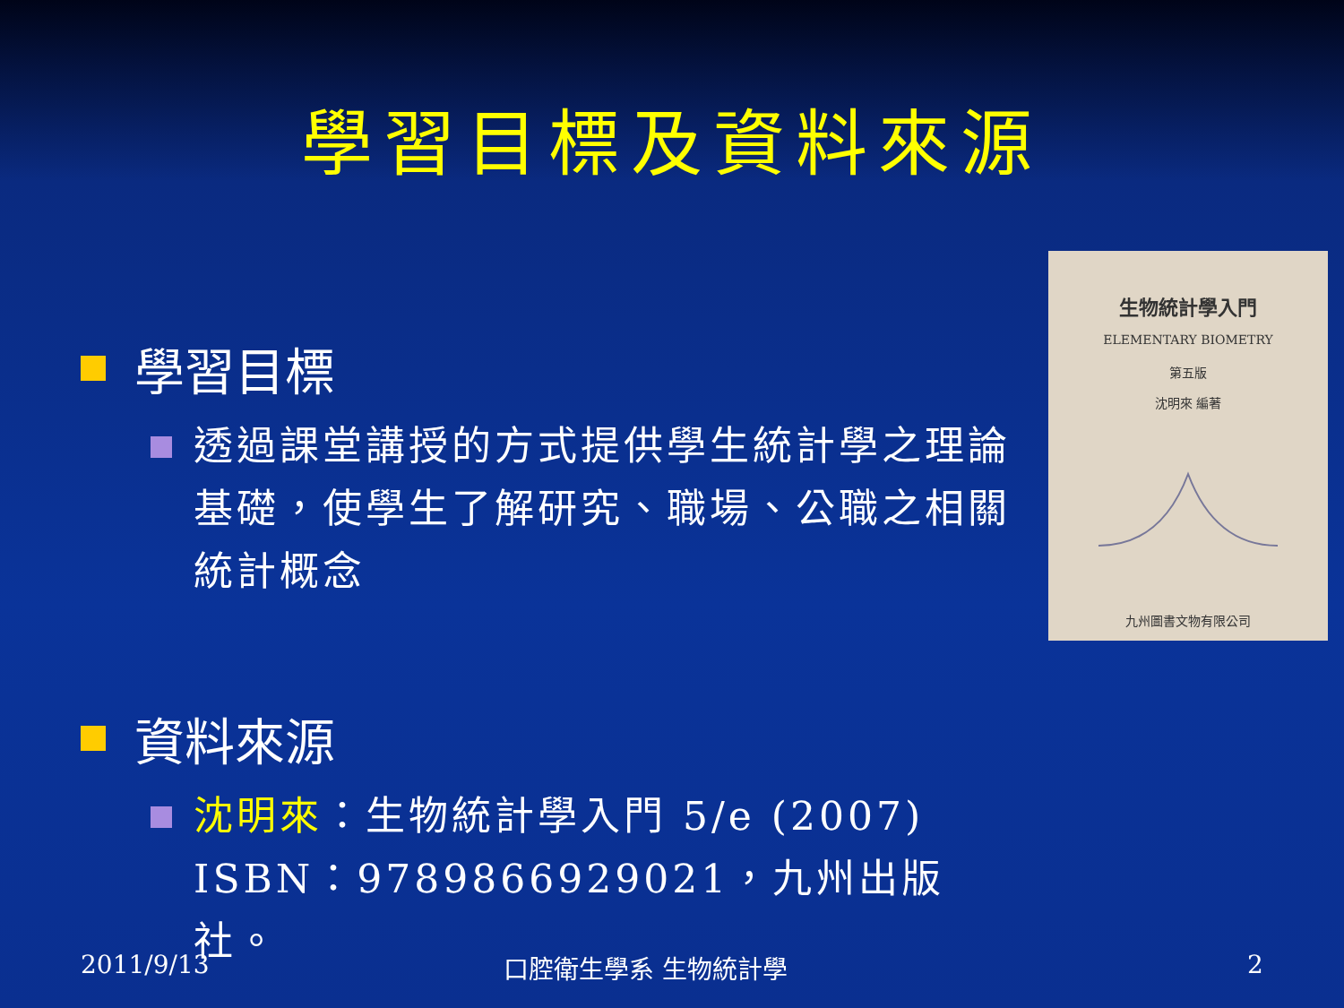學習目標及資料來源
學習目標
透過課堂講授的方式提供學生統計學之理論基礎，使學生了解研究、職場、公職之相關統計概念
資料來源
沈明來：生物統計學入門 5/e (2007) ISBN：9789866929021，九州出版社。
生物統計學入門
ELEMENTARY BIOMETRY
第五版
沈明來 編著
九州圖書文物有限公司
2011/9/13 口腔衛生學系 生物統計學 2